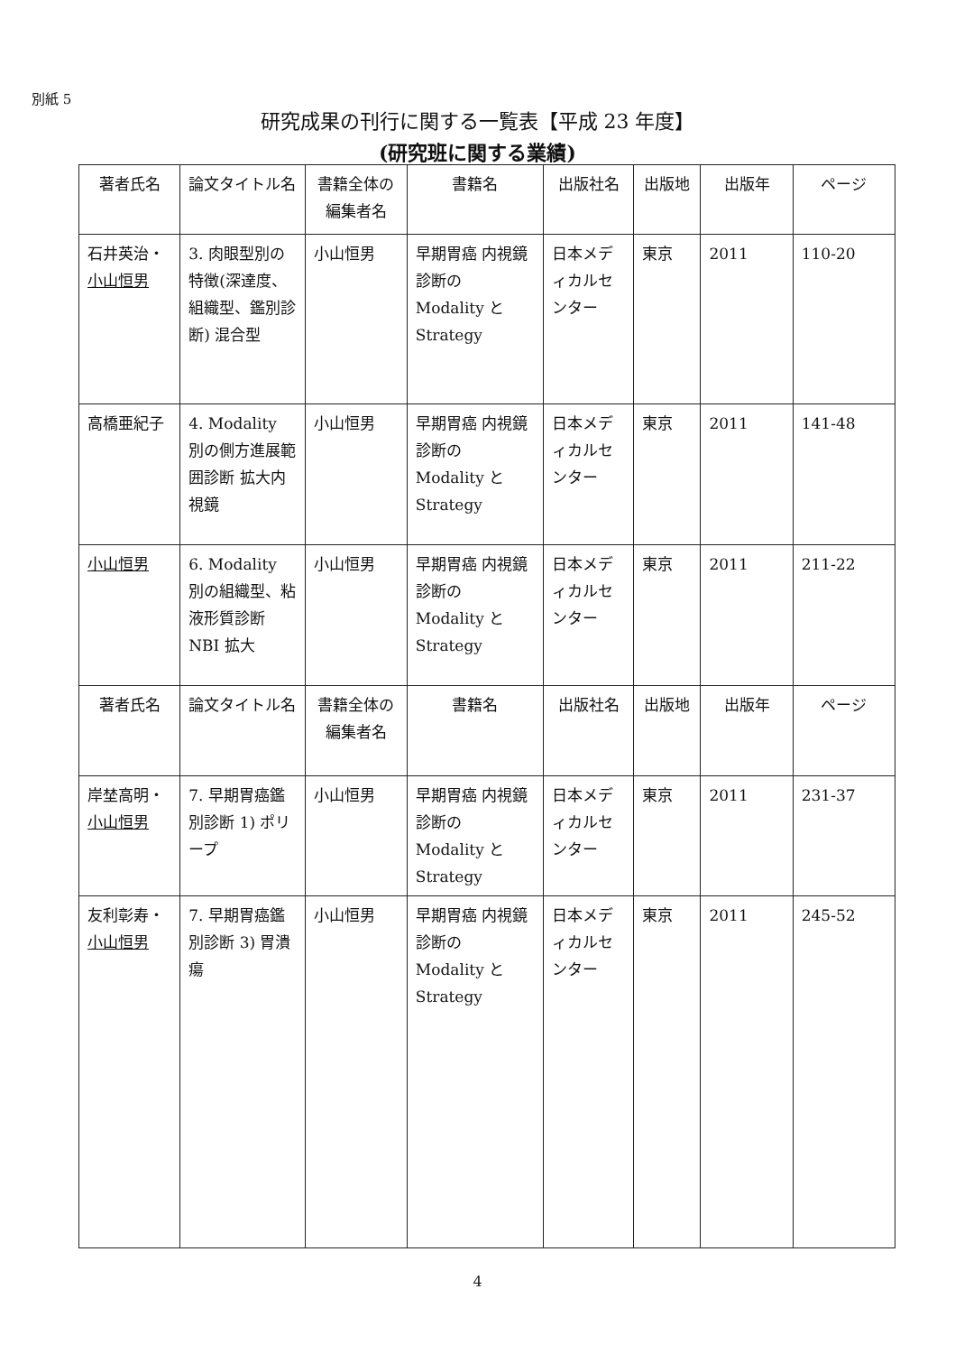別紙 5
研究成果の刊行に関する一覧表【平成 23 年度】
(研究班に関する業績)
| 著者氏名 | 論文タイトル名 | 書籍全体の編集者名 | 書籍名 | 出版社名 | 出版地 | 出版年 | ページ |
| --- | --- | --- | --- | --- | --- | --- | --- |
| 石井英治・ 小山恒男 | 3. 肉眼型別の特徴(深達度、組織型、鑑別診断) 混合型 | 小山恒男 | 早期胃癌 内視鏡診断の Modality と Strategy | 日本メディカルセンター | 東京 | 2011 | 110-20 |
| 高橋亜紀子 | 4. Modality 別の側方進展範囲診断 拡大内視鏡 | 小山恒男 | 早期胃癌 内視鏡診断の Modality と Strategy | 日本メディカルセンター | 東京 | 2011 | 141-48 |
| 小山恒男 | 6. Modality 別の組織型、粘液形質診断 NBI 拡大 | 小山恒男 | 早期胃癌 内視鏡診断の Modality と Strategy | 日本メディカルセンター | 東京 | 2011 | 211-22 |
| 著者氏名 | 論文タイトル名 | 書籍全体の編集者名 | 書籍名 | 出版社名 | 出版地 | 出版年 | ページ |
| 岸埜高明・ 小山恒男 | 7. 早期胃癌鑑別診断 1) ポリープ | 小山恒男 | 早期胃癌 内視鏡診断の Modality と Strategy | 日本メディカルセンター | 東京 | 2011 | 231-37 |
| 友利彰寿・ 小山恒男 | 7. 早期胃癌鑑別診断 3) 胃潰瘍 | 小山恒男 | 早期胃癌 内視鏡診断の Modality と Strategy | 日本メディカルセンター | 東京 | 2011 | 245-52 |
4